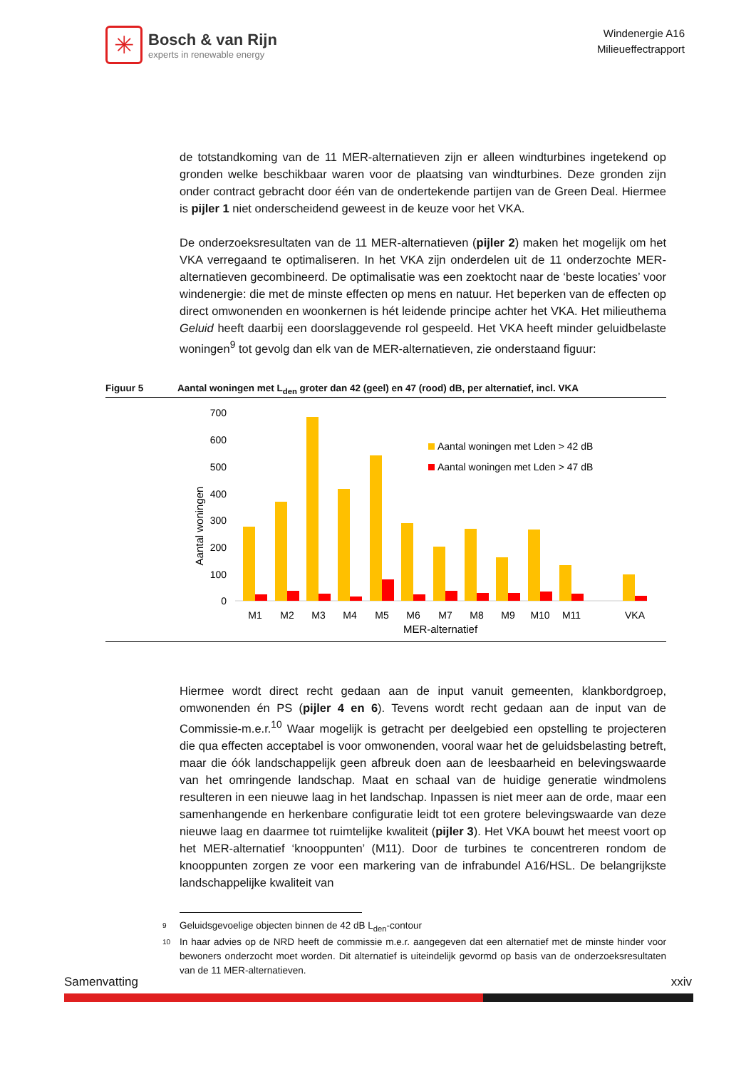✳
Bosch & van Rijn
experts in renewable energy
Windenergie A16
Milieueffectrapport
de totstandkoming van de 11 MER-alternatieven zijn er alleen windturbines ingetekend op gronden welke beschikbaar waren voor de plaatsing van windturbines. Deze gronden zijn onder contract gebracht door één van de ondertekende partijen van de Green Deal. Hiermee is pijler 1 niet onderscheidend geweest in de keuze voor het VKA.
De onderzoeksresultaten van de 11 MER-alternatieven (pijler 2) maken het mogelijk om het VKA verregaand te optimaliseren. In het VKA zijn onderdelen uit de 11 onderzochte MER-alternatieven gecombineerd. De optimalisatie was een zoektocht naar de ‘beste locaties’ voor windenergie: die met de minste effecten op mens en natuur. Het beperken van de effecten op direct omwonenden en woonkernen is hét leidende principe achter het VKA. Het milieuthema Geluid heeft daarbij een doorslaggevende rol gespeeld. Het VKA heeft minder geluidbelaste woningen<sup>9</sup> tot gevolg dan elk van de MER-alternatieven, zie onderstaand figuur:
Figuur 5 Aantal woningen met L<sub>den</sub> groter dan 42 (geel) en 47 (rood) dB, per alternatief, incl. VKA
700
600
500
400
300
200
100
0
Aantal woningen
Aantal woningen met Lden > 42 dB
Aantal woningen met Lden > 47 dB
M1
M2
M3
M4
M5
M6
M7
M8
M9
M10
M11
VKA
MER-alternatief
Hiermee wordt direct recht gedaan aan de input vanuit gemeenten, klankbordgroep, omwonenden én PS (pijler 4 en 6). Tevens wordt recht gedaan aan de input van de Commissie-m.e.r.<sup>10</sup> Waar mogelijk is getracht per deelgebied een opstelling te projecteren die qua effecten acceptabel is voor omwonenden, vooral waar het de geluidsbelasting betreft, maar die óók landschappelijk geen afbreuk doen aan de leesbaarheid en belevingswaarde van het omringende landschap. Maat en schaal van de huidige generatie windmolens resulteren in een nieuwe laag in het landschap. Inpassen is niet meer aan de orde, maar een samenhangende en herkenbare configuratie leidt tot een grotere belevingswaarde van deze nieuwe laag en daarmee tot ruimtelijke kwaliteit (pijler 3). Het VKA bouwt het meest voort op het MER-alternatief ‘knooppunten’ (M11). Door de turbines te concentreren rondom de knooppunten zorgen ze voor een markering van de infrabundel A16/HSL. De belangrijkste landschappelijke kwaliteit van
9 Geluidsgevoelige objecten binnen de 42 dB L<sub>den</sub>-contour
10 In haar advies op de NRD heeft de commissie m.e.r. aangegeven dat een alternatief met de minste hinder voor bewoners onderzocht moet worden. Dit alternatief is uiteindelijk gevormd op basis van de onderzoeksresultaten van de 11 MER-alternatieven.
Samenvatting xxiv